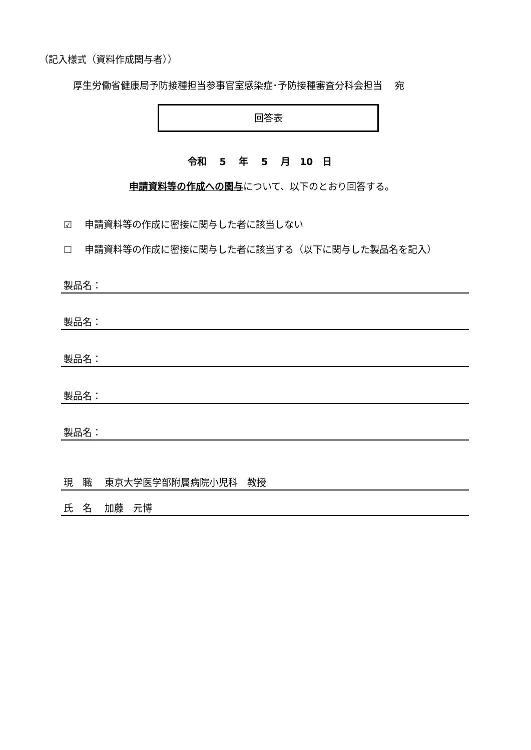（記入様式（資料作成関与者））
厚生労働省健康局予防接種担当参事官室感染症･予防接種審査分科会担当　 宛
回答表
令和　 5　 年　 5　 月　10　日
申請資料等の作成への関与について、以下のとおり回答する。
☑　 申請資料等の作成に密接に関与した者に該当しない
☐　 申請資料等の作成に密接に関与した者に該当する（以下に関与した製品名を記入）
製品名：
製品名：
製品名：
製品名：
製品名：
現　職　 東京大学医学部附属病院小児科　教授
氏　名　 加藤　元博